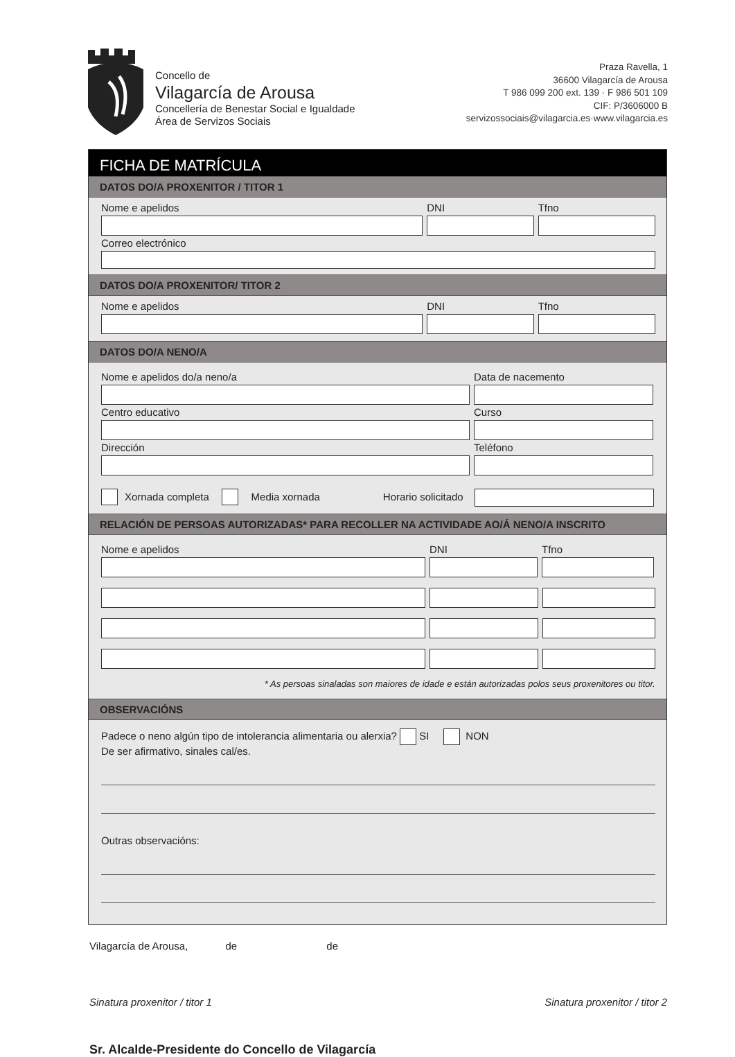Concello de
Vilagarcía de Arousa
Concellería de Benestar Social e Igualdade
Área de Servizos Sociais
Praza Ravella, 1
36600 Vilagarcía de Arousa
T 986 099 200 ext. 139 · F 986 501 109
CIF: P/3606000 B
servizossociais@vilagarcia.es·www.vilagarcia.es
FICHA DE MATRÍCULA
DATOS DO/A PROXENITOR / TITOR 1
Nome e apelidos DNI Tfno
Correo electrónico
DATOS DO/A PROXENITOR/ TITOR 2
Nome e apelidos DNI Tfno
DATOS DO/A NENO/A
Nome e apelidos do/a neno/a Data de nacemento
Centro educativo Curso
Dirección Teléfono
Xornada completa Media xornada Horario solicitado
RELACIÓN DE PERSOAS AUTORIZADAS* PARA RECOLLER NA ACTIVIDADE AO/Á NENO/A INSCRITO
Nome e apelidos DNI Tfno
* As persoas sinaladas son maiores de idade e están autorizadas polos seus proxenitores ou titor.
OBSERVACIÓNS
Padece o neno algún tipo de intolerancia alimentaria ou alerxia? SI NON
De ser afirmativo, sinales cal/es.
Outras observacións:
Vilagarcía de Arousa, de de
Sinatura proxenitor / titor 1 Sinatura proxenitor / titor 2
Sr. Alcalde-Presidente do Concello de Vilagarcía